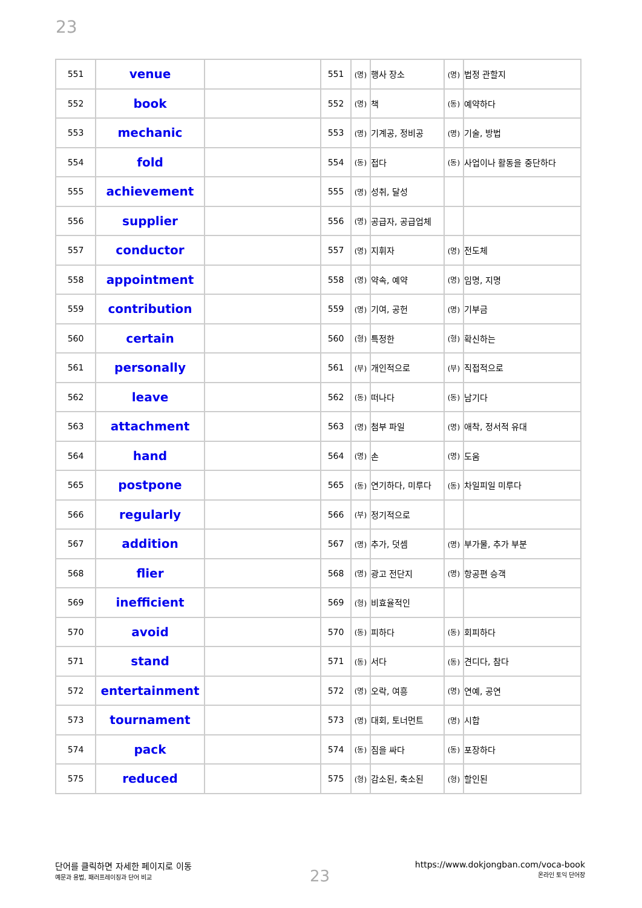23
| 551 | venue | | 551 | (명) | 행사 장소 | (명) | 법정 관할지 |
| 552 | book | | 552 | (명) | 책 | (동) | 예약하다 |
| 553 | mechanic | | 553 | (명) | 기계공, 정비공 | (명) | 기술, 방법 |
| 554 | fold | | 554 | (동) | 접다 | (동) | 사업이나 활동을 중단하다 |
| 555 | achievement | | 555 | (명) | 성취, 달성 | | |
| 556 | supplier | | 556 | (명) | 공급자, 공급업체 | | |
| 557 | conductor | | 557 | (명) | 지휘자 | (명) | 전도체 |
| 558 | appointment | | 558 | (명) | 약속, 예약 | (명) | 임명, 지명 |
| 559 | contribution | | 559 | (명) | 기여, 공헌 | (명) | 기부금 |
| 560 | certain | | 560 | (형) | 특정한 | (형) | 확신하는 |
| 561 | personally | | 561 | (부) | 개인적으로 | (부) | 직접적으로 |
| 562 | leave | | 562 | (동) | 떠나다 | (동) | 남기다 |
| 563 | attachment | | 563 | (명) | 첨부 파일 | (명) | 애착, 정서적 유대 |
| 564 | hand | | 564 | (명) | 손 | (명) | 도움 |
| 565 | postpone | | 565 | (동) | 연기하다, 미루다 | (동) | 차일피일 미루다 |
| 566 | regularly | | 566 | (부) | 정기적으로 | | |
| 567 | addition | | 567 | (명) | 추가, 덧셈 | (명) | 부가물, 추가 부분 |
| 568 | flier | | 568 | (명) | 광고 전단지 | (명) | 항공편 승객 |
| 569 | inefficient | | 569 | (형) | 비효율적인 | | |
| 570 | avoid | | 570 | (동) | 피하다 | (동) | 회피하다 |
| 571 | stand | | 571 | (동) | 서다 | (동) | 견디다, 참다 |
| 572 | entertainment | | 572 | (명) | 오락, 여흥 | (명) | 연예, 공연 |
| 573 | tournament | | 573 | (명) | 대회, 토너먼트 | (명) | 시합 |
| 574 | pack | | 574 | (동) | 짐을 싸다 | (동) | 포장하다 |
| 575 | reduced | | 575 | (형) | 감소된, 축소된 | (형) | 할인된 |
단어를 클릭하면 자세한 페이지로 이동
예문과 용법, 패러프레이징과 단어 비교
23
https://www.dokjongban.com/voca-book
온라인 토익 단어장